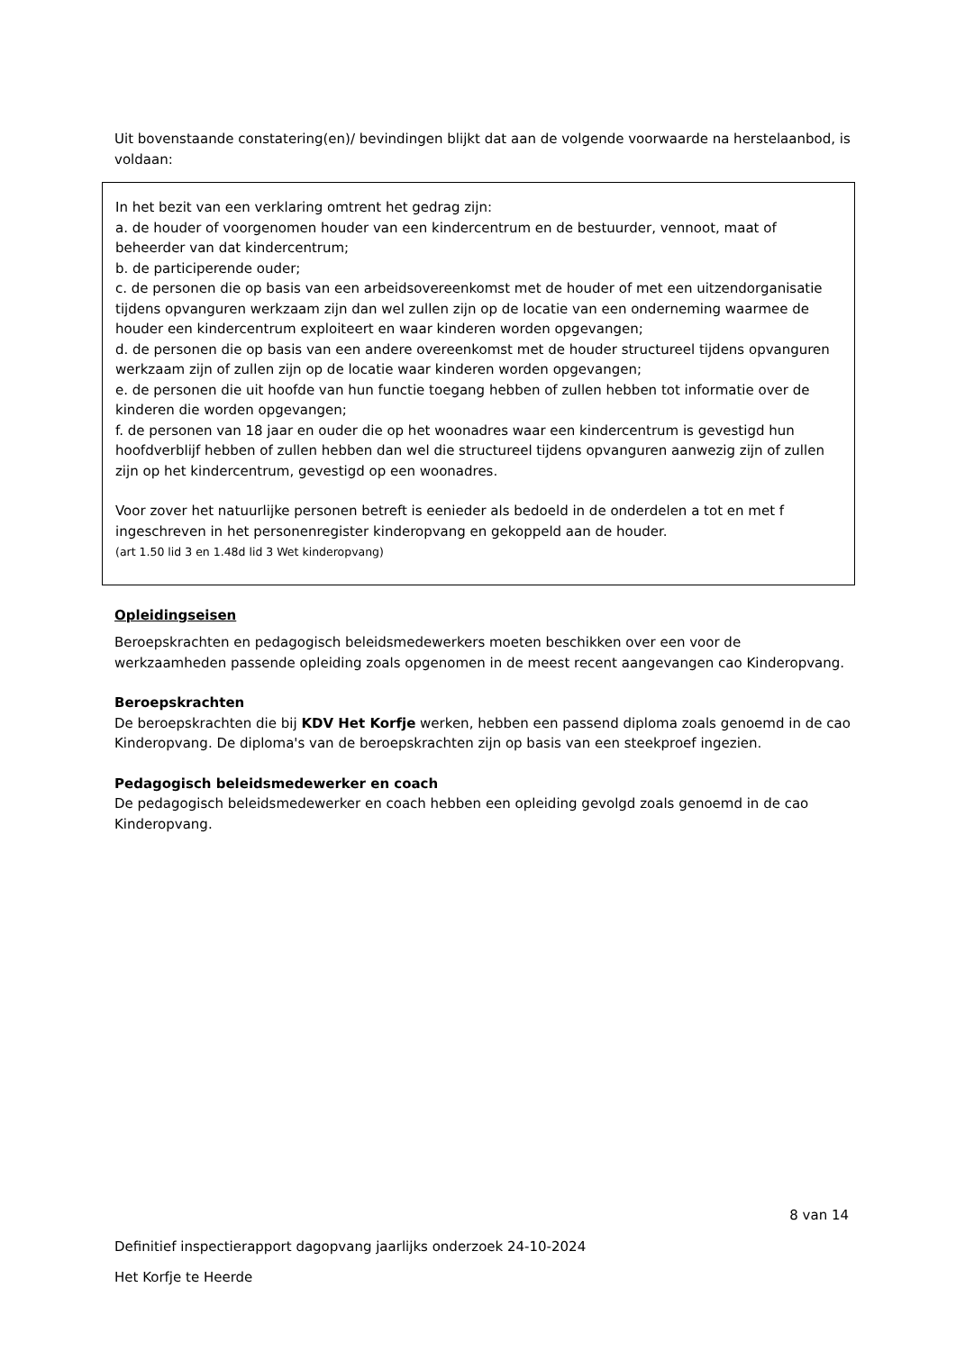Uit bovenstaande constatering(en)/ bevindingen blijkt dat aan de volgende voorwaarde na herstelaanbod, is voldaan:
In het bezit van een verklaring omtrent het gedrag zijn:
a. de houder of voorgenomen houder van een kindercentrum en de bestuurder, vennoot, maat of beheerder van dat kindercentrum;
b. de participerende ouder;
c. de personen die op basis van een arbeidsovereenkomst met de houder of met een uitzendorganisatie tijdens opvanguren werkzaam zijn dan wel zullen zijn op de locatie van een onderneming waarmee de houder een kindercentrum exploiteert en waar kinderen worden opgevangen;
d. de personen die op basis van een andere overeenkomst met de houder structureel tijdens opvanguren werkzaam zijn of zullen zijn op de locatie waar kinderen worden opgevangen;
e. de personen die uit hoofde van hun functie toegang hebben of zullen hebben tot informatie over de kinderen die worden opgevangen;
f. de personen van 18 jaar en ouder die op het woonadres waar een kindercentrum is gevestigd hun hoofdverblijf hebben of zullen hebben dan wel die structureel tijdens opvanguren aanwezig zijn of zullen zijn op het kindercentrum, gevestigd op een woonadres.
Voor zover het natuurlijke personen betreft is eenieder als bedoeld in de onderdelen a tot en met f ingeschreven in het personenregister kinderopvang en gekoppeld aan de houder.
(art 1.50 lid 3 en 1.48d lid 3 Wet kinderopvang)
Opleidingseisen
Beroepskrachten en pedagogisch beleidsmedewerkers moeten beschikken over een voor de werkzaamheden passende opleiding zoals opgenomen in de meest recent aangevangen cao Kinderopvang.
Beroepskrachten
De beroepskrachten die bij KDV Het Korfje werken, hebben een passend diploma zoals genoemd in de cao Kinderopvang. De diploma's van de beroepskrachten zijn op basis van een steekproef ingezien.
Pedagogisch beleidsmedewerker en coach
De pedagogisch beleidsmedewerker en coach hebben een opleiding gevolgd zoals genoemd in de cao Kinderopvang.
8 van 14
Definitief inspectierapport dagopvang jaarlijks onderzoek 24-10-2024
Het Korfje te Heerde